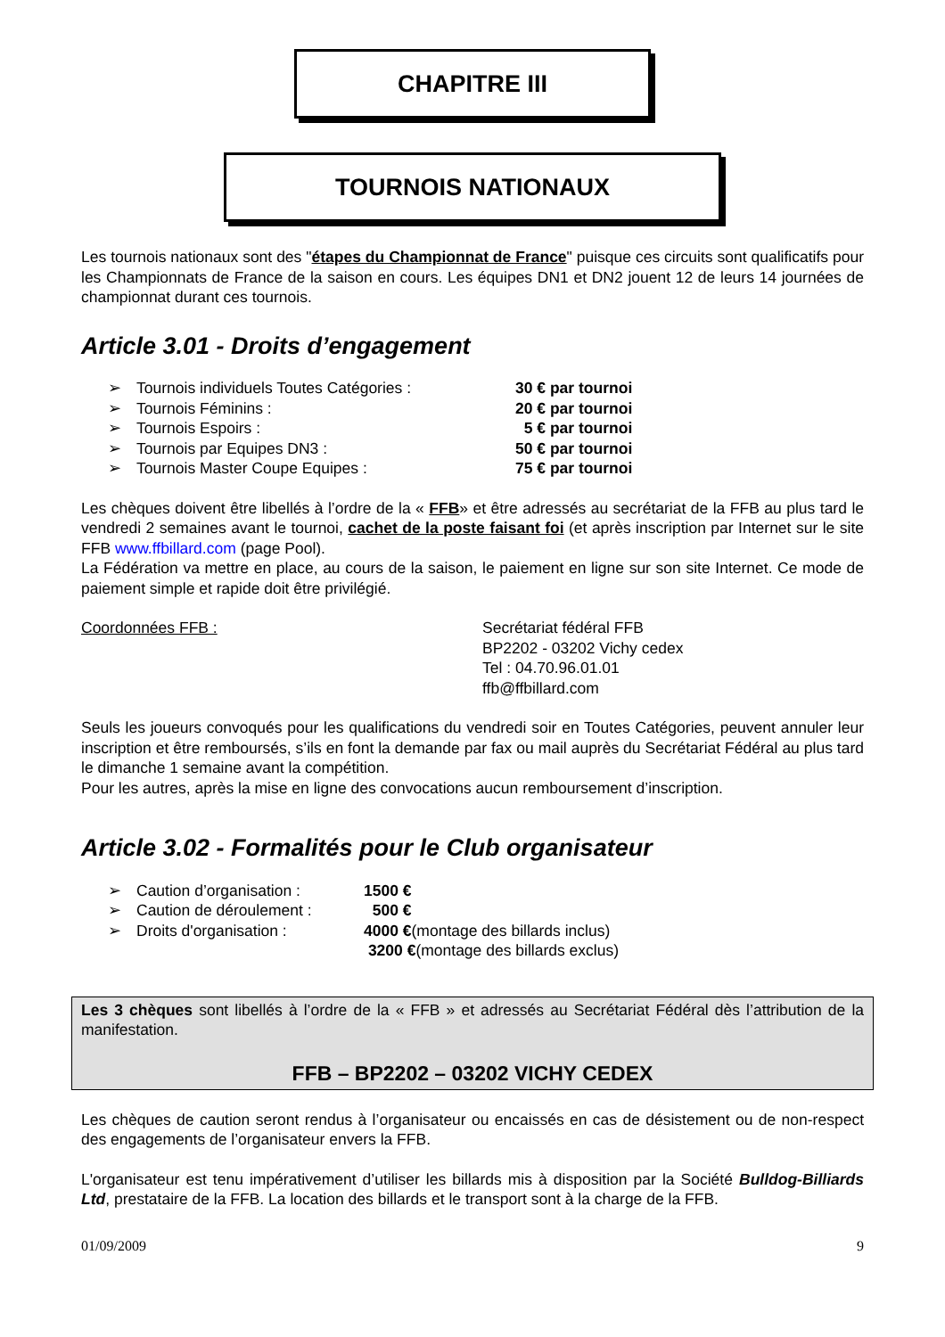CHAPITRE III
TOURNOIS NATIONAUX
Les tournois nationaux sont des "étapes du Championnat de France" puisque ces circuits sont qualificatifs pour les Championnats de France de la saison en cours. Les équipes DN1 et DN2 jouent 12 de leurs 14 journées de championnat durant ces tournois.
Article 3.01 - Droits d’engagement
➢ Tournois individuels Toutes Catégories : 30 € par tournoi
➢ Tournois Féminins : 20 € par tournoi
➢ Tournois Espoirs : 5 € par tournoi
➢ Tournois par Equipes DN3 : 50 € par tournoi
➢ Tournois Master Coupe Equipes : 75 € par tournoi
Les chèques doivent être libellés à l’ordre de la « FFB» et être adressés au secrétariat de la FFB au plus tard le vendredi 2 semaines avant le tournoi, cachet de la poste faisant foi (et après inscription par Internet sur le site FFB www.ffbillard.com (page Pool).
La Fédération va mettre en place, au cours de la saison, le paiement en ligne sur son site Internet. Ce mode de paiement simple et rapide doit être privilégié.
Coordonnées FFB : Secrétariat fédéral FFB
BP2202 - 03202 Vichy cedex
Tel : 04.70.96.01.01
ffb@ffbillard.com
Seuls les joueurs convoqués pour les qualifications du vendredi soir en Toutes Catégories, peuvent annuler leur inscription et être remboursés, s’ils en font la demande par fax ou mail auprès du Secrétariat Fédéral au plus tard le dimanche 1 semaine avant la compétition.
Pour les autres, après la mise en ligne des convocations aucun remboursement d’inscription.
Article 3.02 - Formalités pour le Club organisateur
➢ Caution d’organisation : 1500 €
➢ Caution de déroulement : 500 €
➢ Droits d'organisation : 4000 €(montage des billards inclus)
3200 €(montage des billards exclus)
Les 3 chèques sont libellés à l’ordre de la « FFB » et adressés au Secrétariat Fédéral dès l’attribution de la manifestation.
FFB – BP2202 – 03202 VICHY CEDEX
Les chèques de caution seront rendus à l’organisateur ou encaissés en cas de désistement ou de non-respect des engagements de l’organisateur envers la FFB.
L'organisateur est tenu impérativement d’utiliser les billards mis à disposition par la Société Bulldog-Billiards Ltd, prestataire de la FFB. La location des billards et le transport sont à la charge de la FFB.
01/09/2009 9